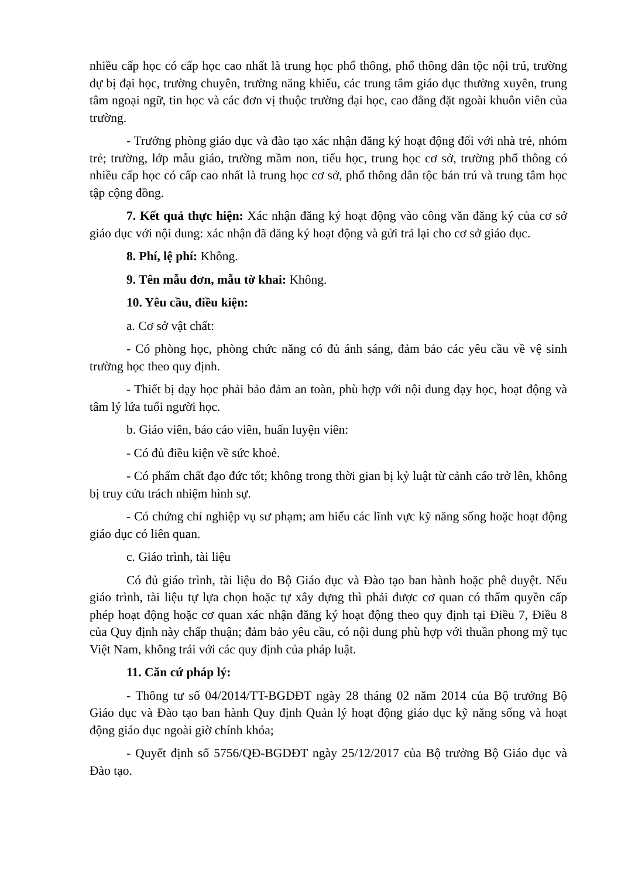nhiều cấp học có cấp học cao nhất là trung học phổ thông, phổ thông dân tộc nội trú, trường dự bị đại học, trường chuyên, trường năng khiếu, các trung tâm giáo dục thường xuyên, trung tâm ngoại ngữ, tin học và các đơn vị thuộc trường đại học, cao đẳng đặt ngoài khuôn viên của trường.
- Trưởng phòng giáo dục và đào tạo xác nhận đăng ký hoạt động đối với nhà trẻ, nhóm trẻ; trường, lớp mẫu giáo, trường mầm non, tiểu học, trung học cơ sở, trường phổ thông có nhiều cấp học có cấp cao nhất là trung học cơ sở, phổ thông dân tộc bán trú và trung tâm học tập cộng đồng.
7. Kết quả thực hiện: Xác nhận đăng ký hoạt động vào công văn đăng ký của cơ sở giáo dục với nội dung: xác nhận đã đăng ký hoạt động và gửi trả lại cho cơ sở giáo dục.
8. Phí, lệ phí: Không.
9. Tên mẫu đơn, mẫu tờ khai: Không.
10. Yêu cầu, điều kiện:
a. Cơ sở vật chất:
- Có phòng học, phòng chức năng có đủ ánh sáng, đảm bảo các yêu cầu về vệ sinh trường học theo quy định.
- Thiết bị dạy học phải bảo đảm an toàn, phù hợp với nội dung dạy học, hoạt động và tâm lý lứa tuổi người học.
b. Giáo viên, báo cáo viên, huấn luyện viên:
- Có đủ điều kiện về sức khoẻ.
- Có phẩm chất đạo đức tốt; không trong thời gian bị kỷ luật từ cảnh cáo trở lên, không bị truy cứu trách nhiệm hình sự.
- Có chứng chỉ nghiệp vụ sư phạm; am hiểu các lĩnh vực kỹ năng sống hoặc hoạt động giáo dục có liên quan.
c. Giáo trình, tài liệu
Có đủ giáo trình, tài liệu do Bộ Giáo dục và Đào tạo ban hành hoặc phê duyệt. Nếu giáo trình, tài liệu tự lựa chọn hoặc tự xây dựng thì phải được cơ quan có thẩm quyền cấp phép hoạt động hoặc cơ quan xác nhận đăng ký hoạt động theo quy định tại Điều 7, Điều 8 của Quy định này chấp thuận; đảm bảo yêu cầu, có nội dung phù hợp với thuần phong mỹ tục Việt Nam, không trái với các quy định của pháp luật.
11. Căn cứ pháp lý:
- Thông tư số 04/2014/TT-BGDĐT ngày 28 tháng 02 năm 2014 của Bộ trưởng Bộ Giáo dục và Đào tạo ban hành Quy định Quản lý hoạt động giáo dục kỹ năng sống và hoạt động giáo dục ngoài giờ chính khóa;
- Quyết định số 5756/QĐ-BGDĐT ngày 25/12/2017 của Bộ trưởng Bộ Giáo dục và Đào tạo.